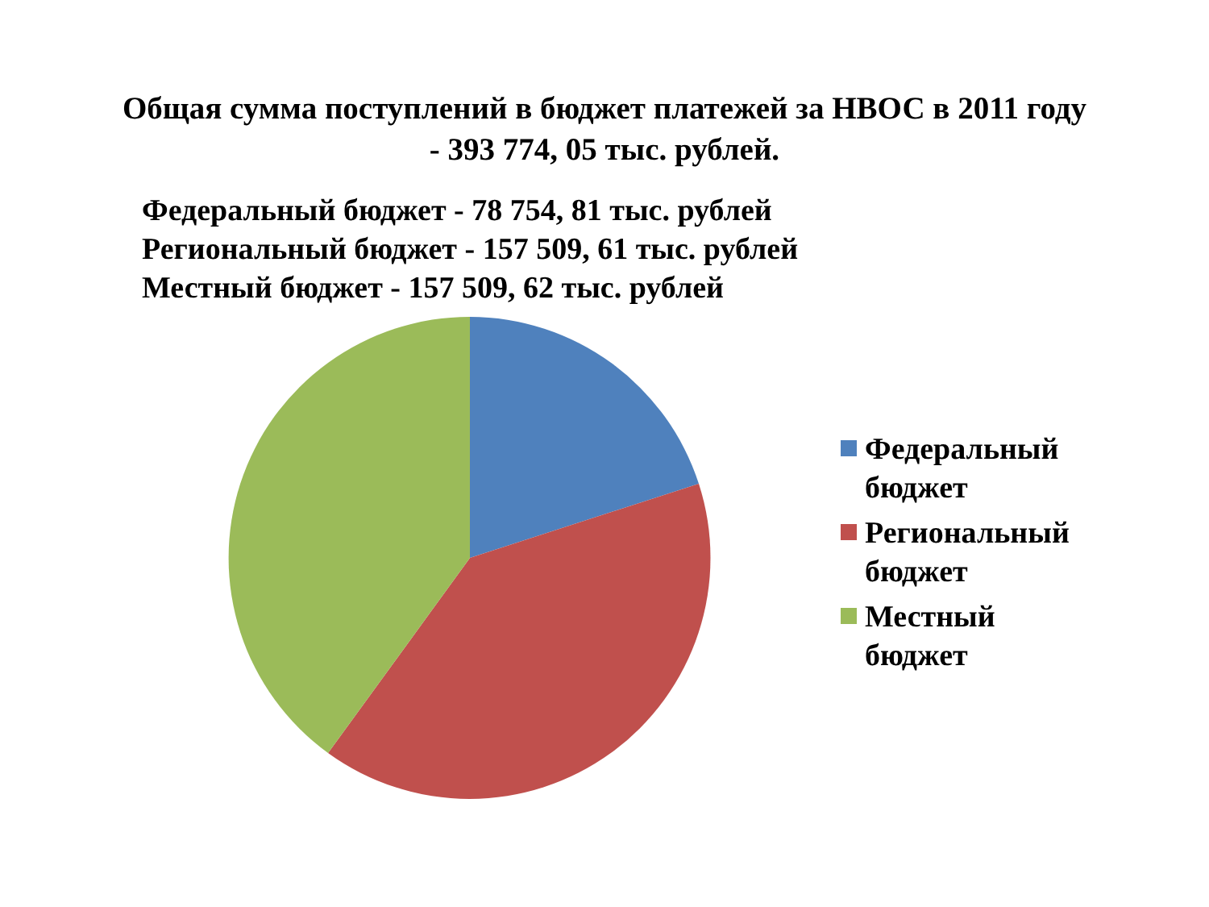Общая сумма поступлений в бюджет платежей за НВОС в 2011 году
- 393 774, 05 тыс. рублей.
Федеральный бюджет - 78 754, 81 тыс. рублей
Региональный бюджет - 157 509, 61 тыс. рублей
Местный бюджет - 157 509, 62 тыс. рублей
Федеральный
бюджет
Региональный
бюджет
Местный
бюджет